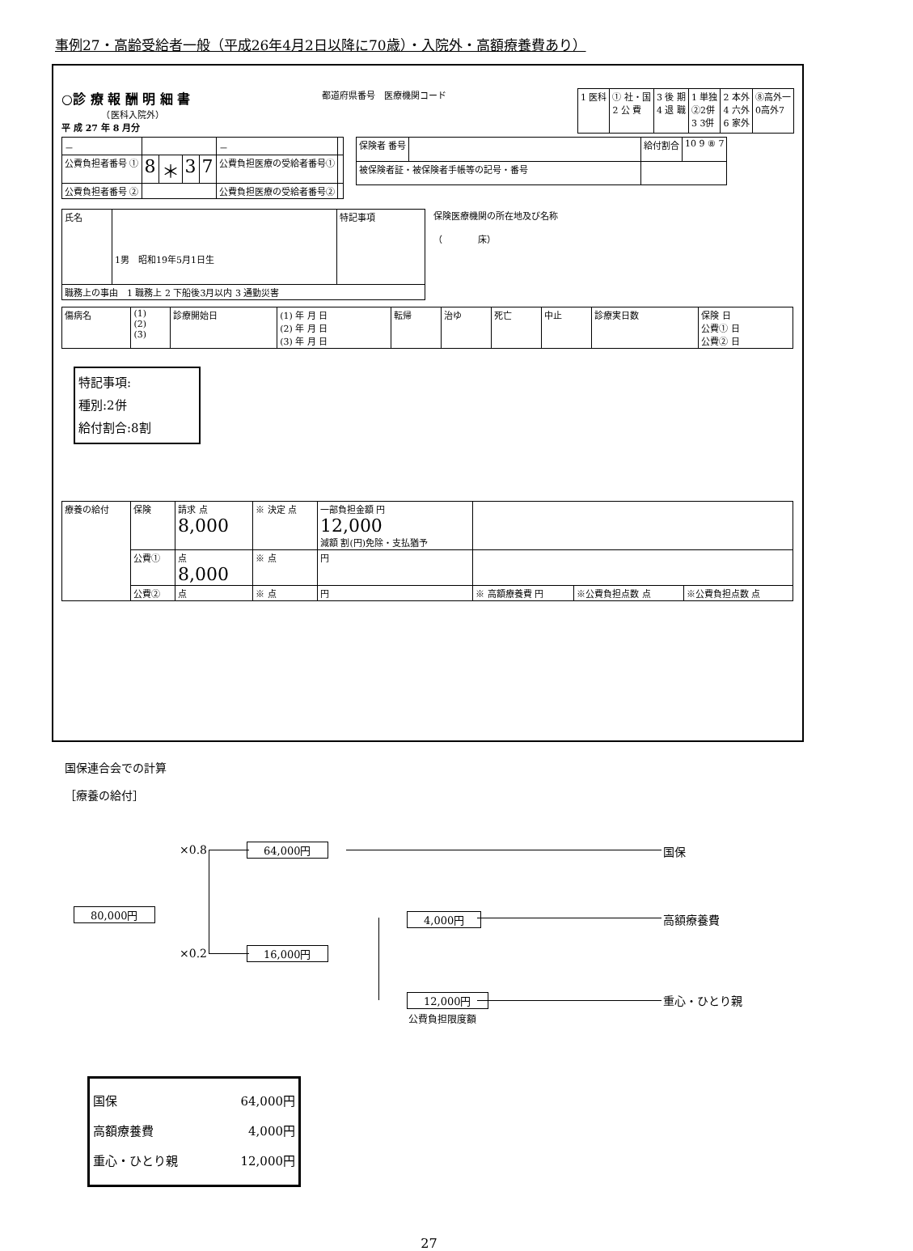事例27・高齢受給者一般（平成26年4月2日以降に70歳）・入院外・高額療養費あり）
○診 療 報 酬 明 細 書
　　　　　（医科入院外）
平 成 27 年 8 月分
都道府県番号　医療機関コード
| 1 医科 | ① 社・国 2 公 費 | 3 後 期 4 退 職 | 1 単独 ②2併 3 3併 | 2 本外 4 六外 6 家外 | ⑧高外一 0高外7 |
| － | | | | | － | |
| 公費負担者番号 ① | 8 | ＊ | 3 | 7 | 公費負担医療の受給者番号① | |
| 公費負担者番号 ② | | | | | 公費負担医療の受給者番号② | |
| 保険者 番号 | | 給付割合 | 10 9 ⑧ 7 |
| 被保険者証・被保険者手帳等の記号・番号 | | | |
| 氏名 | 1男 昭和19年5月1日生 | 特記事項 |
| 職務上の事由 1 職務上 2 下船後3月以内 3 通勤災害 | | |
保険医療機関の所在地及び名称
（　　　　床）
| 傷病名 | (1) (2) (3) | 診療開始日 | (1) 年 月 日 (2) 年 月 日 (3) 年 月 日 | 転帰 | 治ゆ | 死亡 | 中止 | 診療実日数 | 保険 日 公費① 日 公費② 日 |
特記事項:
種別:2併
給付割合:8割
| 療養の給付 | 保険 | 請求 点 8,000 | ※ 決定 点 | 一部負担金額 円 12,000 減額 割(円)免除・支払猶予 | | | |
| | 公費① | 点 8,000 | ※ 点 | 円 | | | |
| | 公費② | 点 | ※ 点 | 円 | ※ 高額療養費 円 | ※公費負担点数 点 | ※公費負担点数 点 |
国保連合会での計算
［療養の給付］
80,000円
×0.8 64,000円 国保
4,000円 高額療養費
×0.2 16,000円
12,000円
公費負担限度額
重心・ひとり親
国保 64,000円
高額療養費 4,000円
重心・ひとり親 12,000円
27